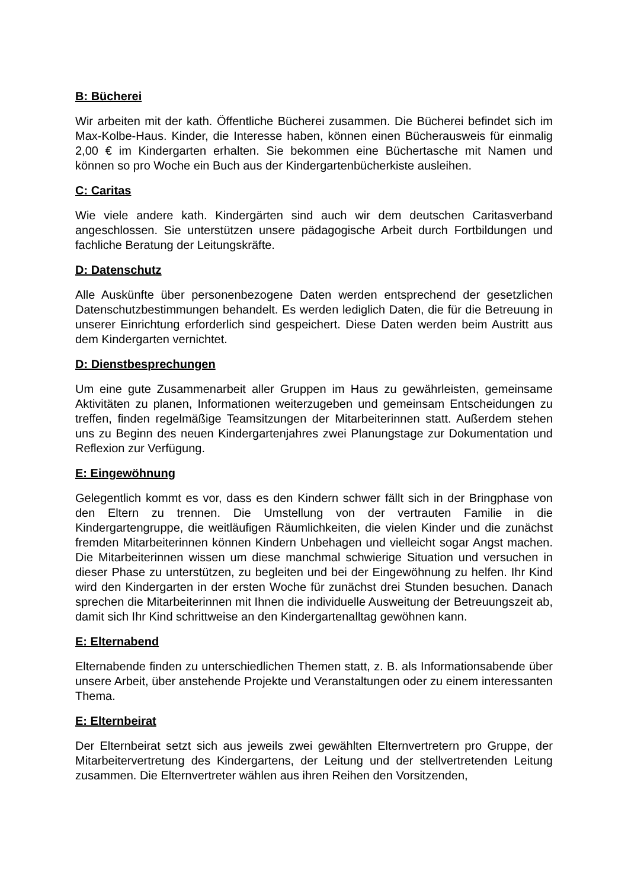B: Bücherei
Wir arbeiten mit der kath. Öffentliche Bücherei zusammen. Die Bücherei befindet sich im Max-Kolbe-Haus. Kinder, die Interesse haben, können einen Bücherausweis für einmalig 2,00 € im Kindergarten erhalten. Sie bekommen eine Büchertasche mit Namen und können so pro Woche ein Buch aus der Kindergartenbücherkiste ausleihen.
C: Caritas
Wie viele andere kath. Kindergärten sind auch wir dem deutschen Caritasverband angeschlossen. Sie unterstützen unsere pädagogische Arbeit durch Fortbildungen und fachliche Beratung der Leitungskräfte.
D: Datenschutz
Alle Auskünfte über personenbezogene Daten werden entsprechend der gesetzlichen Datenschutzbestimmungen behandelt. Es werden lediglich Daten, die für die Betreuung in unserer Einrichtung erforderlich sind gespeichert. Diese Daten werden beim Austritt aus dem Kindergarten vernichtet.
D: Dienstbesprechungen
Um eine gute Zusammenarbeit aller Gruppen im Haus zu gewährleisten, gemeinsame Aktivitäten zu planen, Informationen weiterzugeben und gemeinsam Entscheidungen zu treffen, finden regelmäßige Teamsitzungen der Mitarbeiterinnen statt. Außerdem stehen uns zu Beginn des neuen Kindergartenjahres zwei Planungstage zur Dokumentation und Reflexion zur Verfügung.
E: Eingewöhnung
Gelegentlich kommt es vor, dass es den Kindern schwer fällt sich in der Bringphase von den Eltern zu trennen. Die Umstellung von der vertrauten Familie in die Kindergartengruppe, die weitläufigen Räumlichkeiten, die vielen Kinder und die zunächst fremden Mitarbeiterinnen können Kindern Unbehagen und vielleicht sogar Angst machen. Die Mitarbeiterinnen wissen um diese manchmal schwierige Situation und versuchen in dieser Phase zu unterstützen, zu begleiten und bei der Eingewöhnung zu helfen. Ihr Kind wird den Kindergarten in der ersten Woche für zunächst drei Stunden besuchen. Danach sprechen die Mitarbeiterinnen mit Ihnen die individuelle Ausweitung der Betreuungszeit ab, damit sich Ihr Kind schrittweise an den Kindergartenalltag gewöhnen kann.
E: Elternabend
Elternabende finden zu unterschiedlichen Themen statt, z. B. als Informationsabende über unsere Arbeit, über anstehende Projekte und Veranstaltungen oder zu einem interessanten Thema.
E: Elternbeirat
Der Elternbeirat setzt sich aus jeweils zwei gewählten Elternvertretern pro Gruppe, der Mitarbeitervertretung des Kindergartens, der Leitung und der stellvertretenden Leitung zusammen. Die Elternvertreter wählen aus ihren Reihen den Vorsitzenden,